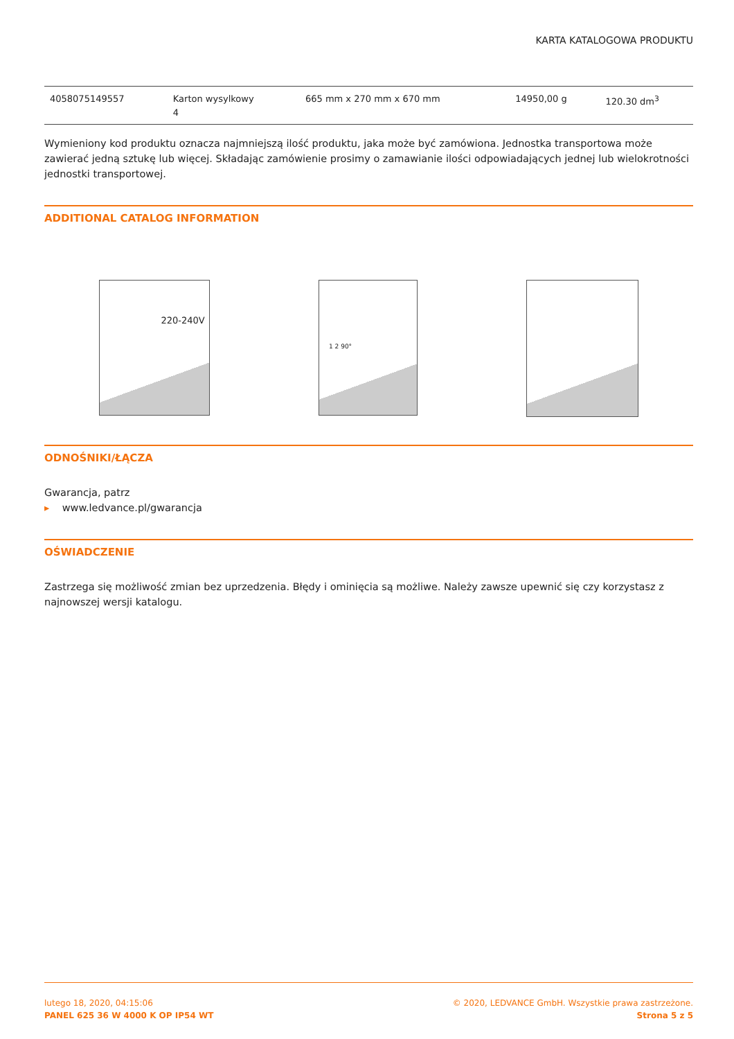KARTA KATALOGOWA PRODUKTU
| 4058075149557 | Karton wysylkowy 4 | 665 mm x 270 mm x 670 mm | 14950,00 g | 120.30 dm<sup>3</sup> |
Wymieniony kod produktu oznacza najmniejszą ilość produktu, jaka może być zamówiona. Jednostka transportowa może zawierać jedną sztukę lub więcej. Składając zamówienie prosimy o zamawianie ilości odpowiadających jednej lub wielokrotności jednostki transportowej.
ADDITIONAL CATALOG INFORMATION
220-240V
1 2 90°
ODNOŚNIKI/ŁĄCZA
Gwarancja, patrz
▸ www.ledvance.pl/gwarancja
OŚWIADCZENIE
Zastrzega się możliwość zmian bez uprzedzenia. Błędy i ominięcia są możliwe. Należy zawsze upewnić się czy korzystasz z najnowszej wersji katalogu.
lutego 18, 2020, 04:15:06
PANEL 625 36 W 4000 K OP IP54 WT
© 2020, LEDVANCE GmbH. Wszystkie prawa zastrzeżone.
Strona 5 z 5